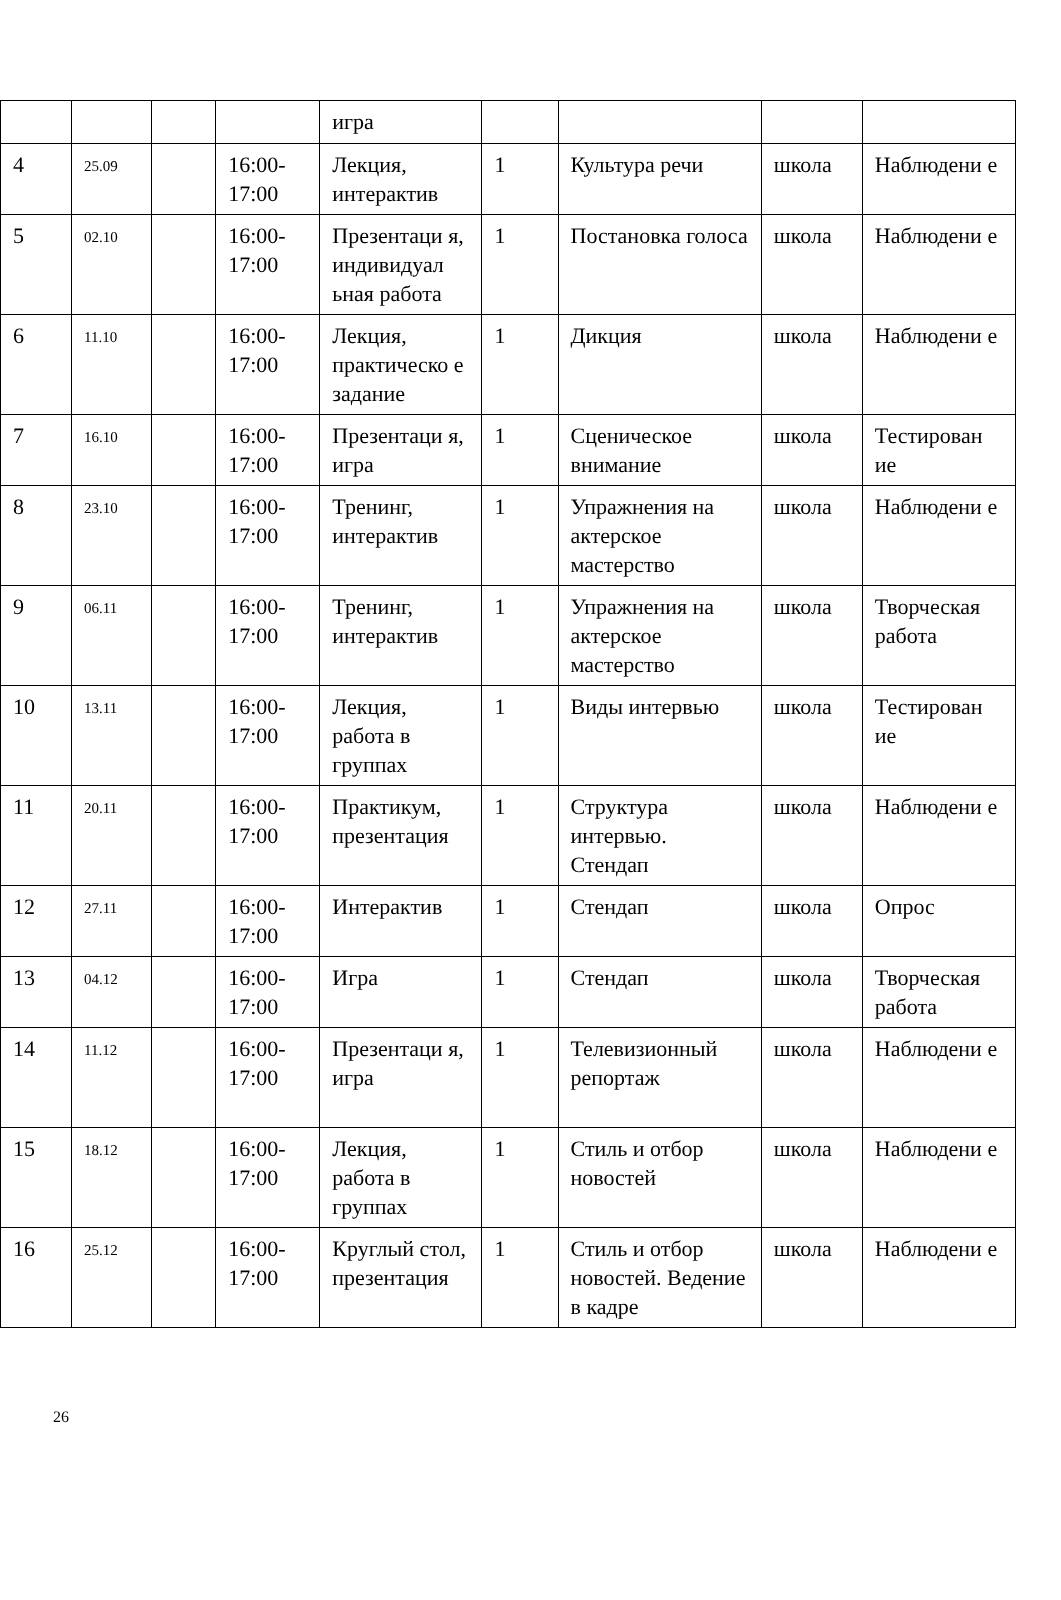| | | | | игра | | | | |
| 4 | 25.09 | | 16:00-17:00 | Лекция, интерактив | 1 | Культура речи | школа | Наблюдени е |
| 5 | 02.10 | | 16:00-17:00 | Презентаци я, индивидуал ьная работа | 1 | Постановка голоса | школа | Наблюдени е |
| 6 | 11.10 | | 16:00-17:00 | Лекция, практическо е задание | 1 | Дикция | школа | Наблюдени е |
| 7 | 16.10 | | 16:00-17:00 | Презентаци я, игра | 1 | Сценическое внимание | школа | Тестирован ие |
| 8 | 23.10 | | 16:00-17:00 | Тренинг, интерактив | 1 | Упражнения на актерское мастерство | школа | Наблюдени е |
| 9 | 06.11 | | 16:00-17:00 | Тренинг, интерактив | 1 | Упражнения на актерское мастерство | школа | Творческая работа |
| 10 | 13.11 | | 16:00-17:00 | Лекция, работа в группах | 1 | Виды интервью | школа | Тестирован ие |
| 11 | 20.11 | | 16:00-17:00 | Практикум, презентация | 1 | Структура интервью. Стендап | школа | Наблюдени е |
| 12 | 27.11 | | 16:00-17:00 | Интерактив | 1 | Стендап | школа | Опрос |
| 13 | 04.12 | | 16:00-17:00 | Игра | 1 | Стендап | школа | Творческая работа |
| 14 | 11.12 | | 16:00-17:00 | Презентаци я, игра | 1 | Телевизионный репортаж | школа | Наблюдени е |
| 15 | 18.12 | | 16:00-17:00 | Лекция, работа в группах | 1 | Стиль и отбор новостей | школа | Наблюдени е |
| 16 | 25.12 | | 16:00-17:00 | Круглый стол, презентация | 1 | Стиль и отбор новостей. Ведение в кадре | школа | Наблюдени е |
26